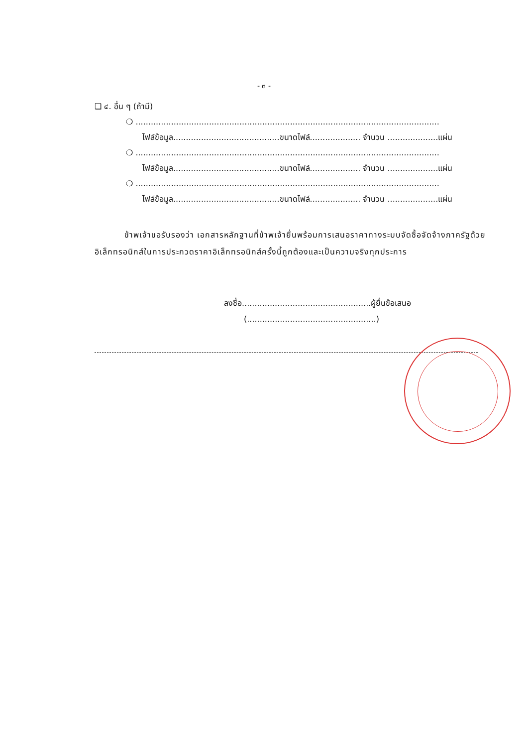- ๓ -
❑ ๔. อื่น ๆ (ถ้ามี)
❍ ........................................................................................................................
ไฟล์ข้อมูล..........................................ขนาดไฟล์.................... จำนวน ....................แผ่น
❍ ........................................................................................................................
ไฟล์ข้อมูล..........................................ขนาดไฟล์.................... จำนวน ....................แผ่น
❍ ........................................................................................................................
ไฟล์ข้อมูล..........................................ขนาดไฟล์.................... จำนวน ....................แผ่น
ข้าพเจ้าขอรับรองว่า เอกสารหลักฐานที่ข้าพเจ้ายื่นพร้อมการเสนอราคาทางระบบจัดซื้อจัดจ้างภาครัฐด้วยอิเล็กทรอนิกส์ในการประกวดราคาอิเล็กทรอนิกส์ครั้งนี้ถูกต้องและเป็นความจริงทุกประการ
ลงชื่อ...................................................ผู้ยื่นข้อเสนอ
(...................................................)